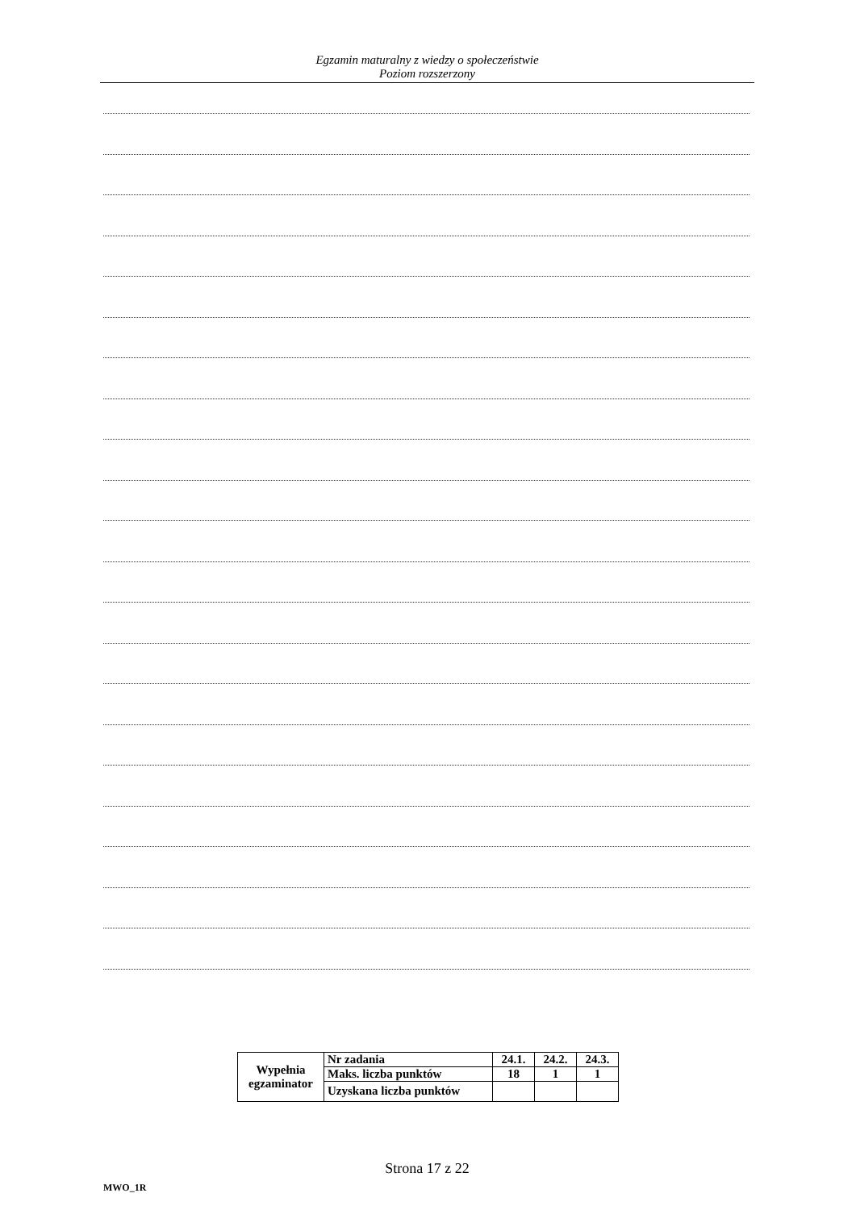Egzamin maturalny z wiedzy o społeczeństwie
Poziom rozszerzony
| Wypełnia egzaminator | Nr zadania | 24.1. | 24.2. | 24.3. |
| | Maks. liczba punktów | 18 | 1 | 1 |
| | Uzyskana liczba punktów | | | |
Strona 17 z 22
MWO_1R